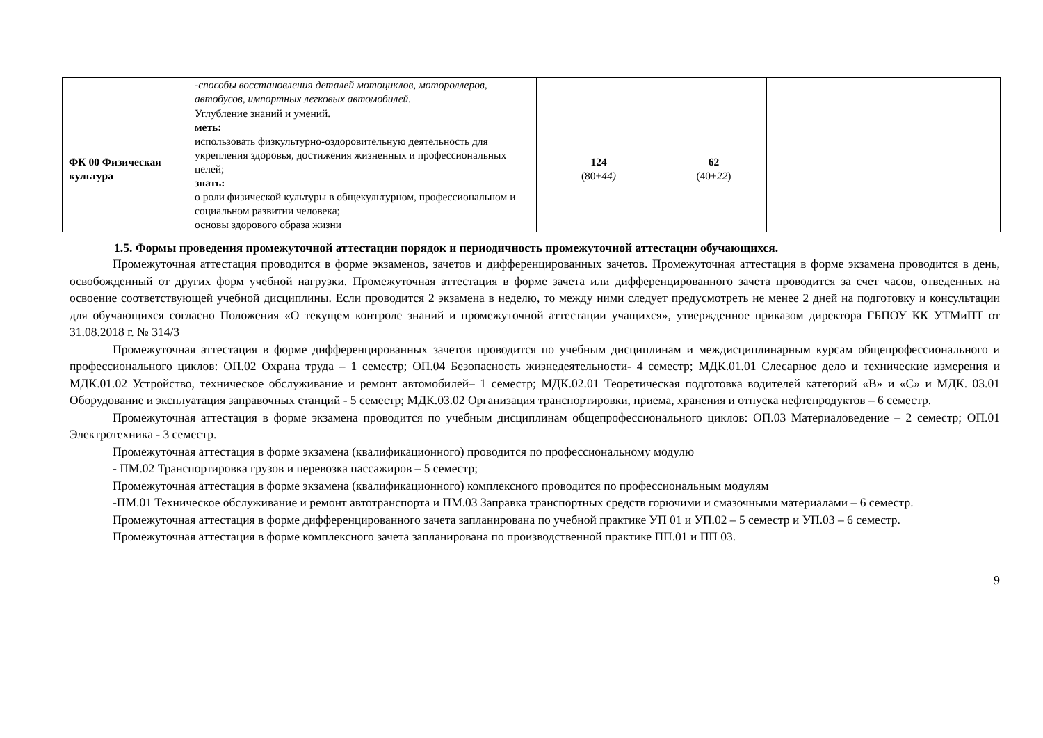| | -способы восстановления деталей мотоциклов, мотороллеров, автобусов, импортных легковых автомобилей. | | | |
| ФК 00 Физическая культура | Углубление знаний и умений. меть: использовать физкультурно-оздоровительную деятельность для укрепления здоровья, достижения жизненных и профессиональных целей; знать: о роли физической культуры в общекультурном, профессиональном и социальном развитии человека; основы здорового образа жизни | 124 (80+ 44) | 62 (40+ 22 ) | |
1.5. Формы проведения промежуточной аттестации порядок и периодичность промежуточной аттестации обучающихся.
Промежуточная аттестация проводится в форме экзаменов, зачетов и дифференцированных зачетов. Промежуточная аттестация в форме экзамена проводится в день, освобожденный от других форм учебной нагрузки. Промежуточная аттестация в форме зачета или дифференцированного зачета проводится за счет часов, отведенных на освоение соответствующей учебной дисциплины. Если проводится 2 экзамена в неделю, то между ними следует предусмотреть не менее 2 дней на подготовку и консультации для обучающихся согласно Положения «О текущем контроле знаний и промежуточной аттестации учащихся», утвержденное приказом директора ГБПОУ КК УТМиПТ от 31.08.2018 г. № 314/3
Промежуточная аттестация в форме дифференцированных зачетов проводится по учебным дисциплинам и междисциплинарным курсам общепрофессионального и профессионального циклов: ОП.02 Охрана труда – 1 семестр; ОП.04 Безопасность жизнедеятельности- 4 семестр; МДК.01.01 Слесарное дело и технические измерения и МДК.01.02 Устройство, техническое обслуживание и ремонт автомобилей– 1 семестр; МДК.02.01 Теоретическая подготовка водителей категорий «В» и «С» и МДК. 03.01 Оборудование и эксплуатация заправочных станций - 5 семестр; МДК.03.02 Организация транспортировки, приема, хранения и отпуска нефтепродуктов – 6 семестр.
Промежуточная аттестация в форме экзамена проводится по учебным дисциплинам общепрофессионального циклов: ОП.03 Материаловедение – 2 семестр; ОП.01 Электротехника - 3 семестр.
Промежуточная аттестация в форме экзамена (квалификационного) проводится по профессиональному модулю
- ПМ.02 Транспортировка грузов и перевозка пассажиров – 5 семестр;
Промежуточная аттестация в форме экзамена (квалификационного) комплексного проводится по профессиональным модулям
-ПМ.01 Техническое обслуживание и ремонт автотранспорта и ПМ.03 Заправка транспортных средств горючими и смазочными материалами – 6 семестр.
Промежуточная аттестация в форме дифференцированного зачета запланирована по учебной практике УП 01 и УП.02 – 5 семестр и УП.03 – 6 семестр.
Промежуточная аттестация в форме комплексного зачета запланирована по производственной практике ПП.01 и ПП 03.
9